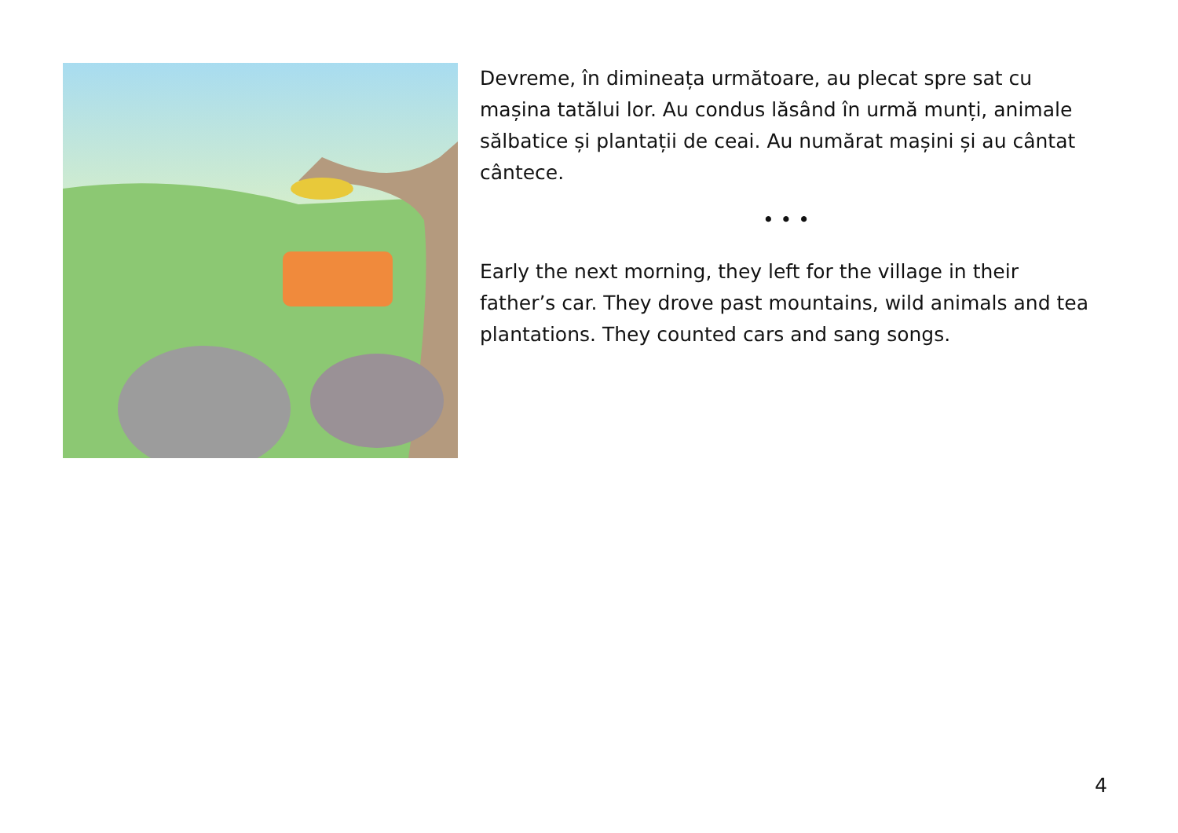Devreme, în dimineața următoare, au plecat spre sat cu mașina tatălui lor. Au condus lăsând în urmă munți, animale sălbatice și plantații de ceai. Au numărat mașini și au cântat cântece.
• • •
Early the next morning, they left for the village in their father’s car. They drove past mountains, wild animals and tea plantations. They counted cars and sang songs.
4